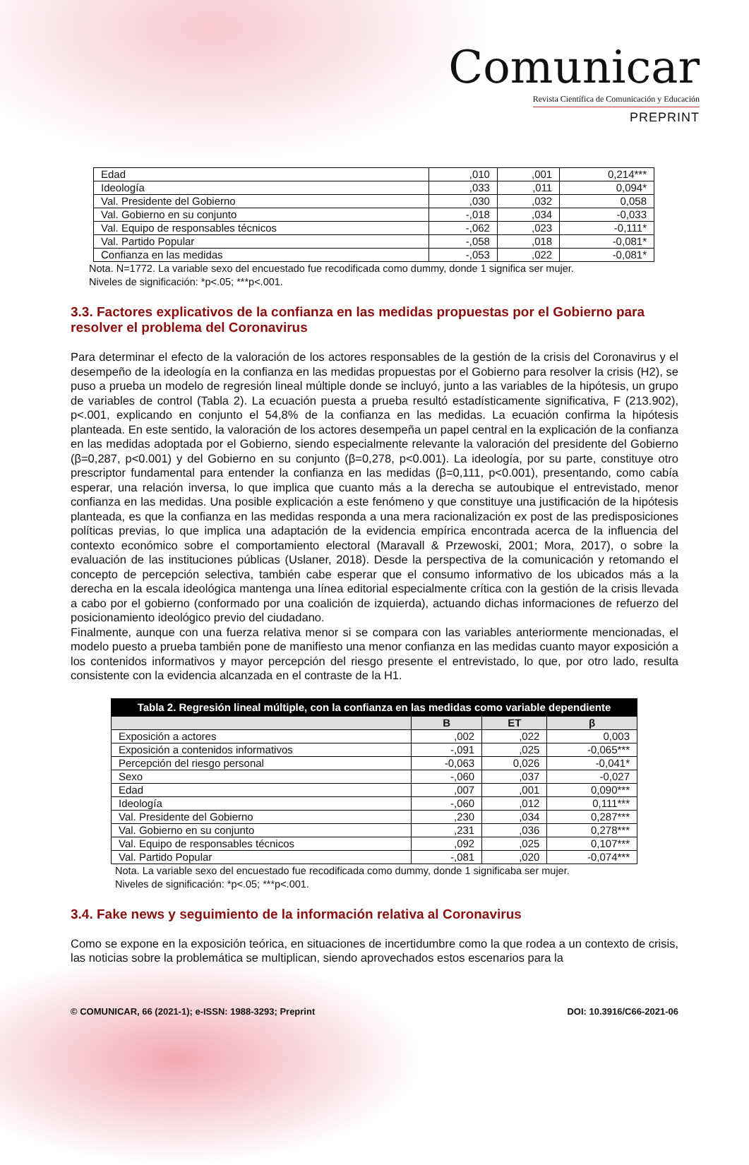Comunicar
Revista Científica de Comunicación y Educación
PREPRINT
| Edad | ,010 | ,001 | 0,214*** |
| Ideología | ,033 | ,011 | 0,094* |
| Val. Presidente del Gobierno | ,030 | ,032 | 0,058 |
| Val. Gobierno en su conjunto | -,018 | ,034 | -0,033 |
| Val. Equipo de responsables técnicos | -,062 | ,023 | -0,111* |
| Val. Partido Popular | -,058 | ,018 | -0,081* |
| Confianza en las medidas | -,053 | ,022 | -0,081* |
Nota. N=1772. La variable sexo del encuestado fue recodificada como dummy, donde 1 significa ser mujer.
Niveles de significación: *p<.05; ***p<.001.
3.3. Factores explicativos de la confianza en las medidas propuestas por el Gobierno para resolver el problema del Coronavirus
Para determinar el efecto de la valoración de los actores responsables de la gestión de la crisis del Coronavirus y el desempeño de la ideología en la confianza en las medidas propuestas por el Gobierno para resolver la crisis (H2), se puso a prueba un modelo de regresión lineal múltiple donde se incluyó, junto a las variables de la hipótesis, un grupo de variables de control (Tabla 2). La ecuación puesta a prueba resultó estadísticamente significativa, F (213.902), p<.001, explicando en conjunto el 54,8% de la confianza en las medidas. La ecuación confirma la hipótesis planteada. En este sentido, la valoración de los actores desempeña un papel central en la explicación de la confianza en las medidas adoptada por el Gobierno, siendo especialmente relevante la valoración del presidente del Gobierno (β=0,287, p<0.001) y del Gobierno en su conjunto (β=0,278, p<0.001). La ideología, por su parte, constituye otro prescriptor fundamental para entender la confianza en las medidas (β=0,111, p<0.001), presentando, como cabía esperar, una relación inversa, lo que implica que cuanto más a la derecha se autoubique el entrevistado, menor confianza en las medidas. Una posible explicación a este fenómeno y que constituye una justificación de la hipótesis planteada, es que la confianza en las medidas responda a una mera racionalización ex post de las predisposiciones políticas previas, lo que implica una adaptación de la evidencia empírica encontrada acerca de la influencia del contexto económico sobre el comportamiento electoral (Maravall & Przewoski, 2001; Mora, 2017), o sobre la evaluación de las instituciones públicas (Uslaner, 2018). Desde la perspectiva de la comunicación y retomando el concepto de percepción selectiva, también cabe esperar que el consumo informativo de los ubicados más a la derecha en la escala ideológica mantenga una línea editorial especialmente crítica con la gestión de la crisis llevada a cabo por el gobierno (conformado por una coalición de izquierda), actuando dichas informaciones de refuerzo del posicionamiento ideológico previo del ciudadano.
Finalmente, aunque con una fuerza relativa menor si se compara con las variables anteriormente mencionadas, el modelo puesto a prueba también pone de manifiesto una menor confianza en las medidas cuanto mayor exposición a los contenidos informativos y mayor percepción del riesgo presente el entrevistado, lo que, por otro lado, resulta consistente con la evidencia alcanzada en el contraste de la H1.
Tabla 2. Regresión lineal múltiple, con la confianza en las medidas como variable dependiente
| | B | ET | β |
| --- | --- | --- | --- |
| Exposición a actores | ,002 | ,022 | 0,003 |
| Exposición a contenidos informativos | -,091 | ,025 | -0,065*** |
| Percepción del riesgo personal | -0,063 | 0,026 | -0,041* |
| Sexo | -,060 | ,037 | -0,027 |
| Edad | ,007 | ,001 | 0,090*** |
| Ideología | -,060 | ,012 | 0,111*** |
| Val. Presidente del Gobierno | ,230 | ,034 | 0,287*** |
| Val. Gobierno en su conjunto | ,231 | ,036 | 0,278*** |
| Val. Equipo de responsables técnicos | ,092 | ,025 | 0,107*** |
| Val. Partido Popular | -,081 | ,020 | -0,074*** |
Nota. La variable sexo del encuestado fue recodificada como dummy, donde 1 significaba ser mujer.
Niveles de significación: *p<.05; ***p<.001.
3.4. Fake news y seguimiento de la información relativa al Coronavirus
Como se expone en la exposición teórica, en situaciones de incertidumbre como la que rodea a un contexto de crisis, las noticias sobre la problemática se multiplican, siendo aprovechados estos escenarios para la
© COMUNICAR, 66 (2021-1); e-ISSN: 1988-3293; Preprint DOI: 10.3916/C66-2021-06